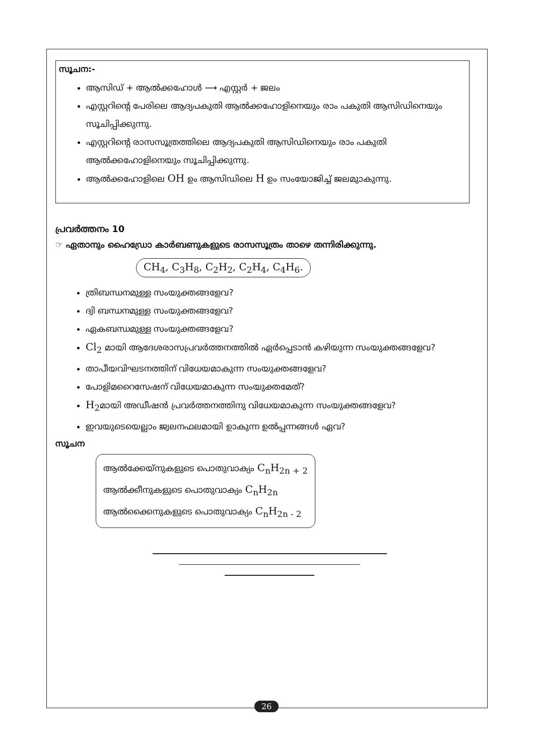സൂചന:-
ആസിഡ് + ആൽക്കഹോൾ ⟶ എസ്റ്റർ + ജലം
എസ്റ്ററിന്റെ പേരിലെ ആദ്യപകുതി ആൽക്കഹോളിനെയും രാം പകുതി ആസിഡിനെയും സൂചിപ്പിക്കുന്നു.
എസ്റ്ററിന്റെ രാസസൂത്രത്തിലെ ആദ്യപകുതി ആസിഡിനെയും രാം പകുതി ആൽക്കഹോളിനെയും സൂചിപ്പിക്കുന്നു.
ആൽക്കഹോളിലെ OH ഉം ആസിഡിലെ H ഉം സംയോജിച്ച് ജലമുാകുന്നു.
പ്രവർത്തനം 10
☞ ഏതാനും ഹൈഡ്രോ കാർബണുകളുടെ രാസസൂത്രം താഴെ തന്നിരിക്കുന്നു.
CH<sub>4</sub>, C<sub>3</sub>H<sub>8</sub>, C<sub>2</sub>H<sub>2</sub>, C<sub>2</sub>H<sub>4</sub>, C<sub>4</sub>H<sub>6</sub>.
ത്രിബന്ധനമുള്ള സംയുക്തങ്ങളേവ?
ദ്വി ബന്ധനമുള്ള സംയുക്തങ്ങളേവ?
ഏകബന്ധമുള്ള സംയുക്തങ്ങളേവ?
Cl<sub>2</sub> മായി ആദേശരാസപ്രവർത്തനത്തിൽ ഏർപ്പെടാൻ കഴിയുന്ന സംയുക്തങ്ങളേവ?
താപീയവിഘടനത്തിന് വിധേയമാകുന്ന സംയുക്തങ്ങളേവ?
പോളിമറൈസേഷന് വിധേയമാകുന്ന സംയുക്തമേത്?
H<sub>2</sub>മായി അഡീഷൻ പ്രവർത്തനത്തിനു വിധേയമാകുന്ന സംയുക്തങ്ങളേവ?
ഇവയുടെയെല്ലാം ജ്വലനഫലമായി ഉാകുന്ന ഉൽപ്പന്നങ്ങൾ ഏവ?
സൂചന
ആൽക്കേയ്നുകളുടെ പൊതുവാക്യം C<sub>n</sub>H<sub>2n + 2</sub>
ആൽക്കീനുകളുടെ പൊതുവാക്യം C<sub>n</sub>H<sub>2n</sub>
ആൽക്കൈനുകളുടെ പൊതുവാക്യം C<sub>n</sub>H<sub>2n - 2</sub>
26